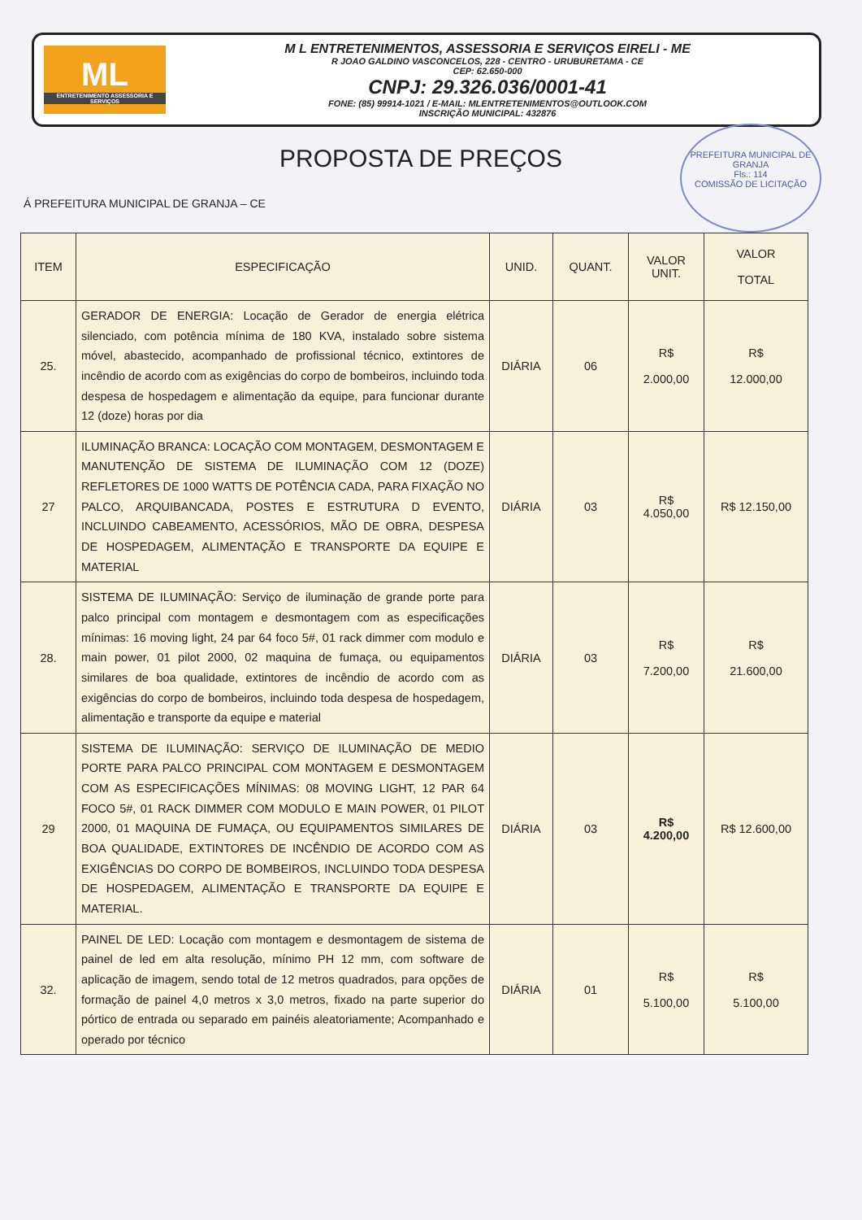ML
ENTRETENIMENTO ASSESSORIA E SERVIÇOS
M L ENTRETENIMENTOS, ASSESSORIA E SERVIÇOS EIRELI - ME
R JOAO GALDINO VASCONCELOS, 228 - CENTRO - URUBURETAMA - CE
CEP: 62.650-000
CNPJ: 29.326.036/0001-41
FONE: (85) 99914-1021 / E-MAIL: MLENTRETENIMENTOS@OUTLOOK.COM
INSCRIÇÃO MUNICIPAL: 432876
PROPOSTA DE PREÇOS
PREFEITURA MUNICIPAL DE GRANJA
Fls.: 114
COMISSÃO DE LICITAÇÃO
Á PREFEITURA MUNICIPAL DE GRANJA – CE
| ITEM | ESPECIFICAÇÃO | UNID. | QUANT. | VALOR UNIT. | VALOR TOTAL |
| --- | --- | --- | --- | --- | --- |
| 25. | GERADOR DE ENERGIA: Locação de Gerador de energia elétrica silenciado, com potência mínima de 180 KVA, instalado sobre sistema móvel, abastecido, acompanhado de profissional técnico, extintores de incêndio de acordo com as exigências do corpo de bombeiros, incluindo toda despesa de hospedagem e alimentação da equipe, para funcionar durante 12 (doze) horas por dia | DIÁRIA | 06 | R$ 2.000,00 | R$ 12.000,00 |
| 27 | ILUMINAÇÃO BRANCA: LOCAÇÃO COM MONTAGEM, DESMONTAGEM E MANUTENÇÃO DE SISTEMA DE ILUMINAÇÃO COM 12 (DOZE) REFLETORES DE 1000 WATTS DE POTÊNCIA CADA, PARA FIXAÇÃO NO PALCO, ARQUIBANCADA, POSTES E ESTRUTURA D EVENTO, INCLUINDO CABEAMENTO, ACESSÓRIOS, MÃO DE OBRA, DESPESA DE HOSPEDAGEM, ALIMENTAÇÃO E TRANSPORTE DA EQUIPE E MATERIAL | DIÁRIA | 03 | R$ 4.050,00 | R$ 12.150,00 |
| 28. | SISTEMA DE ILUMINAÇÃO: Serviço de iluminação de grande porte para palco principal com montagem e desmontagem com as especificações mínimas: 16 moving light, 24 par 64 foco 5#, 01 rack dimmer com modulo e main power, 01 pilot 2000, 02 maquina de fumaça, ou equipamentos similares de boa qualidade, extintores de incêndio de acordo com as exigências do corpo de bombeiros, incluindo toda despesa de hospedagem, alimentação e transporte da equipe e material | DIÁRIA | 03 | R$ 7.200,00 | R$ 21.600,00 |
| 29 | SISTEMA DE ILUMINAÇÃO: SERVIÇO DE ILUMINAÇÃO DE MEDIO PORTE PARA PALCO PRINCIPAL COM MONTAGEM E DESMONTAGEM COM AS ESPECIFICAÇÕES MÍNIMAS: 08 MOVING LIGHT, 12 PAR 64 FOCO 5#, 01 RACK DIMMER COM MODULO E MAIN POWER, 01 PILOT 2000, 01 MAQUINA DE FUMAÇA, OU EQUIPAMENTOS SIMILARES DE BOA QUALIDADE, EXTINTORES DE INCÊNDIO DE ACORDO COM AS EXIGÊNCIAS DO CORPO DE BOMBEIROS, INCLUINDO TODA DESPESA DE HOSPEDAGEM, ALIMENTAÇÃO E TRANSPORTE DA EQUIPE E MATERIAL. | DIÁRIA | 03 | R$ 4.200,00 | R$ 12.600,00 |
| 32. | PAINEL DE LED: Locação com montagem e desmontagem de sistema de painel de led em alta resolução, mínimo PH 12 mm, com software de aplicação de imagem, sendo total de 12 metros quadrados, para opções de formação de painel 4,0 metros x 3,0 metros, fixado na parte superior do pórtico de entrada ou separado em painéis aleatoriamente; Acompanhado e operado por técnico | DIÁRIA | 01 | R$ 5.100,00 | R$ 5.100,00 |